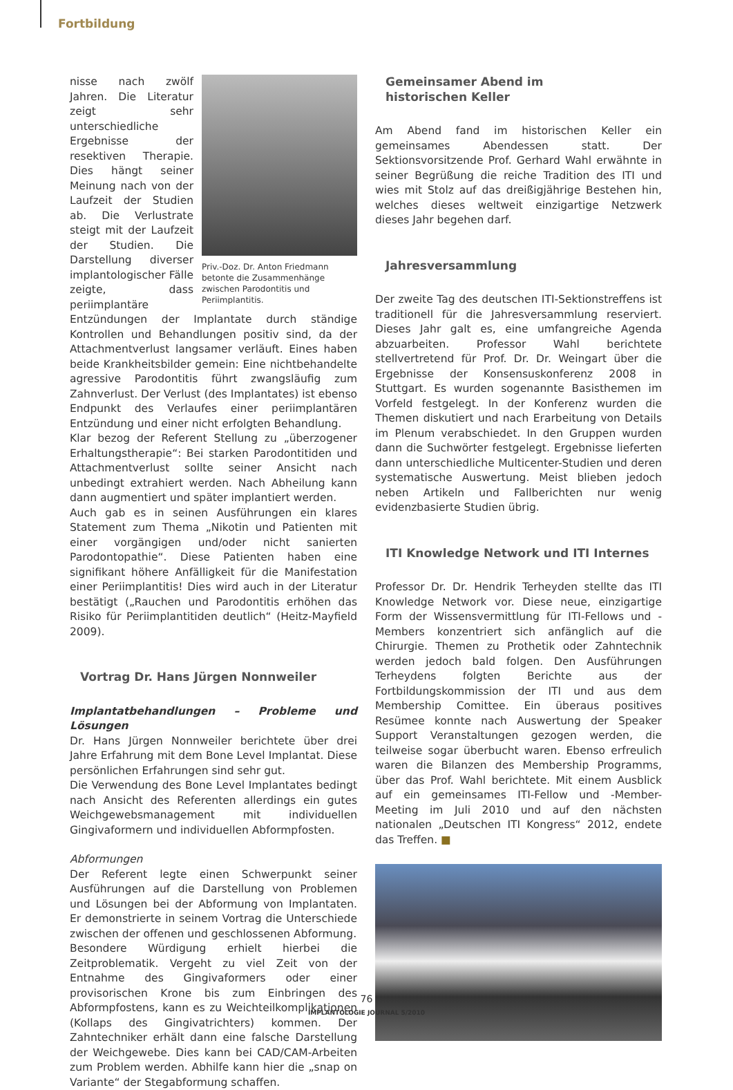Fortbildung
Priv.-Doz. Dr. Anton Friedmann betonte die Zusammenhänge zwischen Parodontitis und Periimplantitis.
nisse nach zwölf Jahren. Die Literatur zeigt sehr unterschiedliche Ergebnisse der resektiven Therapie. Dies hängt seiner Meinung nach von der Laufzeit der Studien ab. Die Verlustrate steigt mit der Laufzeit der Studien. Die Darstellung diverser implantologischer Fälle zeigte, dass periimplantäre Entzündungen der Implantate durch ständige Kontrollen und Behandlungen positiv sind, da der Attachmentverlust langsamer verläuft. Eines haben beide Krankheitsbilder gemein: Eine nichtbehandelte agressive Parodontitis führt zwangsläufig zum Zahnverlust. Der Verlust (des Implantates) ist ebenso Endpunkt des Verlaufes einer periimplantären Entzündung und einer nicht erfolgten Behandlung.
Klar bezog der Referent Stellung zu „überzogener Erhaltungstherapie“: Bei starken Parodontitiden und Attachmentverlust sollte seiner Ansicht nach unbedingt extrahiert werden. Nach Abheilung kann dann augmentiert und später implantiert werden.
Auch gab es in seinen Ausführungen ein klares Statement zum Thema „Nikotin und Patienten mit einer vorgängigen und/oder nicht sanierten Parodontopathie“. Diese Patienten haben eine signifikant höhere Anfälligkeit für die Manifestation einer Periimplantitis! Dies wird auch in der Literatur bestätigt („Rauchen und Parodontitis erhöhen das Risiko für Periimplantitiden deutlich“ (Heitz-Mayfield 2009).
Vortrag Dr. Hans Jürgen Nonnweiler
Implantatbehandlungen – Probleme und Lösungen
Dr. Hans Jürgen Nonnweiler berichtete über drei Jahre Erfahrung mit dem Bone Level Implantat. Diese persönlichen Erfahrungen sind sehr gut.
Die Verwendung des Bone Level Implantates bedingt nach Ansicht des Referenten allerdings ein gutes Weichgewebsmanagement mit individuellen Gingivaformern und individuellen Abformpfosten.
Abformungen
Der Referent legte einen Schwerpunkt seiner Ausführungen auf die Darstellung von Problemen und Lösungen bei der Abformung von Implantaten. Er demonstrierte in seinem Vortrag die Unterschiede zwischen der offenen und geschlossenen Abformung.
Besondere Würdigung erhielt hierbei die Zeitproblematik. Vergeht zu viel Zeit von der Entnahme des Gingivaformers oder einer provisorischen Krone bis zum Einbringen des Abformpfostens, kann es zu Weichteilkomplikationen (Kollaps des Gingivatrichters) kommen. Der Zahntechniker erhält dann eine falsche Darstellung der Weichgewebe. Dies kann bei CAD/CAM-Arbeiten zum Problem werden. Abhilfe kann hier die „snap on Variante“ der Stegabformung schaffen.
Gemeinsamer Abend im
historischen Keller
Am Abend fand im historischen Keller ein gemeinsames Abendessen statt. Der Sektionsvorsitzende Prof. Gerhard Wahl erwähnte in seiner Begrüßung die reiche Tradition des ITI und wies mit Stolz auf das dreißigjährige Bestehen hin, welches dieses weltweit einzigartige Netzwerk dieses Jahr begehen darf.
Jahresversammlung
Der zweite Tag des deutschen ITI-Sektionstreffens ist traditionell für die Jahresversammlung reserviert. Dieses Jahr galt es, eine umfangreiche Agenda abzuarbeiten. Professor Wahl berichtete stellvertretend für Prof. Dr. Dr. Weingart über die Ergebnisse der Konsensuskonferenz 2008 in Stuttgart. Es wurden sogenannte Basisthemen im Vorfeld festgelegt. In der Konferenz wurden die Themen diskutiert und nach Erarbeitung von Details im Plenum verabschiedet. In den Gruppen wurden dann die Suchwörter festgelegt. Ergebnisse lieferten dann unterschiedliche Multicenter-Studien und deren systematische Auswertung. Meist blieben jedoch neben Artikeln und Fallberichten nur wenig evidenzbasierte Studien übrig.
ITI Knowledge Network und ITI Internes
Professor Dr. Dr. Hendrik Terheyden stellte das ITI Knowledge Network vor. Diese neue, einzigartige Form der Wissensvermittlung für ITI-Fellows und -Members konzentriert sich anfänglich auf die Chirurgie. Themen zu Prothetik oder Zahntechnik werden jedoch bald folgen. Den Ausführungen Terheydens folgten Berichte aus der Fortbildungskommission der ITI und aus dem Membership Comittee. Ein überaus positives Resümee konnte nach Auswertung der Speaker Support Veranstaltungen gezogen werden, die teilweise sogar überbucht waren. Ebenso erfreulich waren die Bilanzen des Membership Programms, über das Prof. Wahl berichtete. Mit einem Ausblick auf ein gemeinsames ITI-Fellow und -Member-Meeting im Juli 2010 und auf den nächsten nationalen „Deutschen ITI Kongress“ 2012, endete das Treffen. ■
76
IMPLANTOLOGIE JOURNAL 5/2010